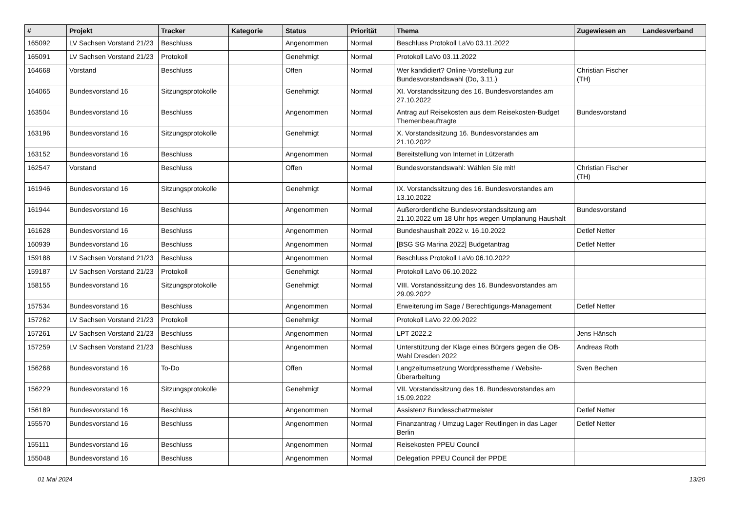| # | Projekt | Tracker | Kategorie | Status | Priorität | Thema | Zugewiesen an | Landesverband |
| --- | --- | --- | --- | --- | --- | --- | --- | --- |
| 165092 | LV Sachsen Vorstand 21/23 | Beschluss | | Angenommen | Normal | Beschluss Protokoll LaVo 03.11.2022 | | |
| 165091 | LV Sachsen Vorstand 21/23 | Protokoll | | Genehmigt | Normal | Protokoll LaVo 03.11.2022 | | |
| 164668 | Vorstand | Beschluss | | Offen | Normal | Wer kandidiert? Online-Vorstellung zur Bundesvorstandswahl (Do, 3.11.) | Christian Fischer (TH) | |
| 164065 | Bundesvorstand 16 | Sitzungsprotokolle | | Genehmigt | Normal | XI. Vorstandssitzung des 16. Bundesvorstandes am 27.10.2022 | | |
| 163504 | Bundesvorstand 16 | Beschluss | | Angenommen | Normal | Antrag auf Reisekosten aus dem Reisekosten-Budget Themenbeauftragte | Bundesvorstand | |
| 163196 | Bundesvorstand 16 | Sitzungsprotokolle | | Genehmigt | Normal | X. Vorstandssitzung 16. Bundesvorstandes am 21.10.2022 | | |
| 163152 | Bundesvorstand 16 | Beschluss | | Angenommen | Normal | Bereitstellung von Internet in Lützerath | | |
| 162547 | Vorstand | Beschluss | | Offen | Normal | Bundesvorstandswahl: Wählen Sie mit! | Christian Fischer (TH) | |
| 161946 | Bundesvorstand 16 | Sitzungsprotokolle | | Genehmigt | Normal | IX. Vorstandssitzung des 16. Bundesvorstandes am 13.10.2022 | | |
| 161944 | Bundesvorstand 16 | Beschluss | | Angenommen | Normal | Außerordentliche Bundesvorstandssitzung am 21.10.2022 um 18 Uhr hps wegen Umplanung Haushalt | Bundesvorstand | |
| 161628 | Bundesvorstand 16 | Beschluss | | Angenommen | Normal | Bundeshaushalt 2022 v. 16.10.2022 | Detlef Netter | |
| 160939 | Bundesvorstand 16 | Beschluss | | Angenommen | Normal | [BSG SG Marina 2022] Budgetantrag | Detlef Netter | |
| 159188 | LV Sachsen Vorstand 21/23 | Beschluss | | Angenommen | Normal | Beschluss Protokoll LaVo 06.10.2022 | | |
| 159187 | LV Sachsen Vorstand 21/23 | Protokoll | | Genehmigt | Normal | Protokoll LaVo 06.10.2022 | | |
| 158155 | Bundesvorstand 16 | Sitzungsprotokolle | | Genehmigt | Normal | VIII. Vorstandssitzung des 16. Bundesvorstandes am 29.09.2022 | | |
| 157534 | Bundesvorstand 16 | Beschluss | | Angenommen | Normal | Erweiterung im Sage / Berechtigungs-Management | Detlef Netter | |
| 157262 | LV Sachsen Vorstand 21/23 | Protokoll | | Genehmigt | Normal | Protokoll LaVo 22.09.2022 | | |
| 157261 | LV Sachsen Vorstand 21/23 | Beschluss | | Angenommen | Normal | LPT 2022.2 | Jens Hänsch | |
| 157259 | LV Sachsen Vorstand 21/23 | Beschluss | | Angenommen | Normal | Unterstützung der Klage eines Bürgers gegen die OB-Wahl Dresden 2022 | Andreas Roth | |
| 156268 | Bundesvorstand 16 | To-Do | | Offen | Normal | Langzeitumsetzung Wordpresstheme / Website-Überarbeitung | Sven Bechen | |
| 156229 | Bundesvorstand 16 | Sitzungsprotokolle | | Genehmigt | Normal | VII. Vorstandssitzung des 16. Bundesvorstandes am 15.09.2022 | | |
| 156189 | Bundesvorstand 16 | Beschluss | | Angenommen | Normal | Assistenz Bundesschatzmeister | Detlef Netter | |
| 155570 | Bundesvorstand 16 | Beschluss | | Angenommen | Normal | Finanzantrag / Umzug Lager Reutlingen in das Lager Berlin | Detlef Netter | |
| 155111 | Bundesvorstand 16 | Beschluss | | Angenommen | Normal | Reisekosten PPEU Council | | |
| 155048 | Bundesvorstand 16 | Beschluss | | Angenommen | Normal | Delegation PPEU Council der PPDE | | |
01 Mai 2024 13/20